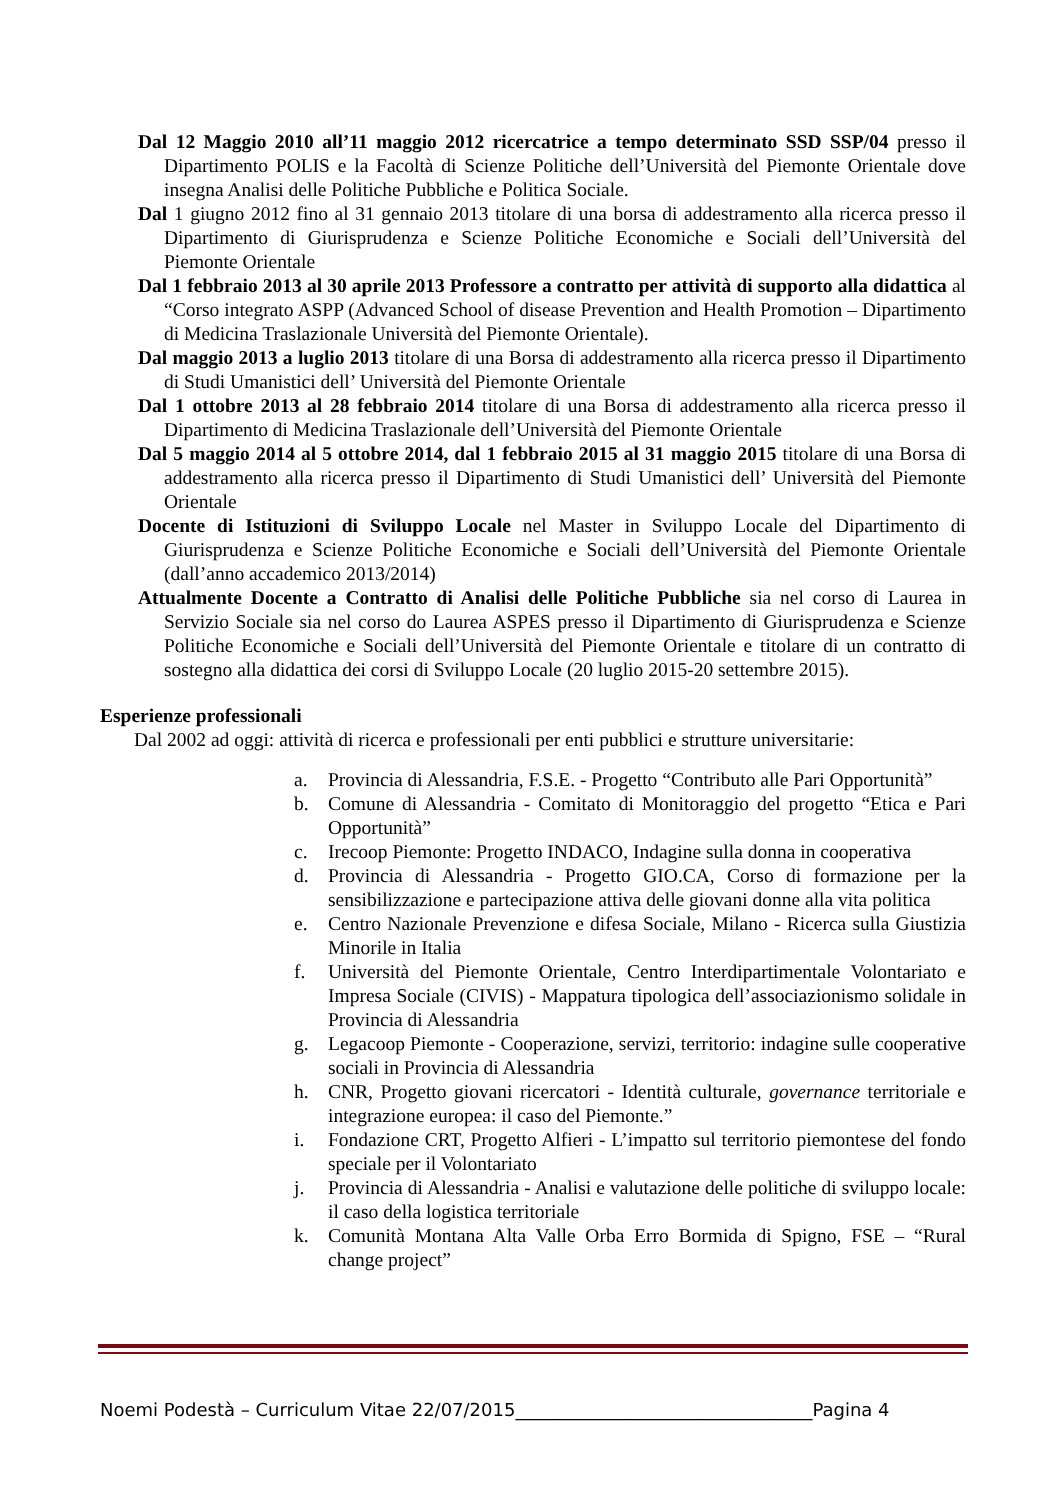Dal 12 Maggio 2010 all’11 maggio 2012 ricercatrice a tempo determinato SSD SSP/04 presso il Dipartimento POLIS e la Facoltà di Scienze Politiche dell’Università del Piemonte Orientale dove insegna Analisi delle Politiche Pubbliche e Politica Sociale.
Dal 1 giugno 2012 fino al 31 gennaio 2013 titolare di una borsa di addestramento alla ricerca presso il Dipartimento di Giurisprudenza e Scienze Politiche Economiche e Sociali dell’Università del Piemonte Orientale
Dal 1 febbraio 2013 al 30 aprile 2013 Professore a contratto per attività di supporto alla didattica al “Corso integrato ASPP (Advanced School of disease Prevention and Health Promotion – Dipartimento di Medicina Traslazionale Università del Piemonte Orientale).
Dal maggio 2013 a luglio 2013 titolare di una Borsa di addestramento alla ricerca presso il Dipartimento di Studi Umanistici dell’ Università del Piemonte Orientale
Dal 1 ottobre 2013 al 28 febbraio 2014 titolare di una Borsa di addestramento alla ricerca presso il Dipartimento di Medicina Traslazionale dell’Università del Piemonte Orientale
Dal 5 maggio 2014 al 5 ottobre 2014, dal 1 febbraio 2015 al 31 maggio 2015 titolare di una Borsa di addestramento alla ricerca presso il Dipartimento di Studi Umanistici dell’ Università del Piemonte Orientale
Docente di Istituzioni di Sviluppo Locale nel Master in Sviluppo Locale del Dipartimento di Giurisprudenza e Scienze Politiche Economiche e Sociali dell’Università del Piemonte Orientale (dall’anno accademico 2013/2014)
Attualmente Docente a Contratto di Analisi delle Politiche Pubbliche sia nel corso di Laurea in Servizio Sociale sia nel corso do Laurea ASPES presso il Dipartimento di Giurisprudenza e Scienze Politiche Economiche e Sociali dell’Università del Piemonte Orientale e titolare di un contratto di sostegno alla didattica dei corsi di Sviluppo Locale (20 luglio 2015-20 settembre 2015).
Esperienze professionali
Dal 2002 ad oggi: attività di ricerca e professionali per enti pubblici e strutture universitarie:
a. Provincia di Alessandria, F.S.E. - Progetto “Contributo alle Pari Opportunità”
b. Comune di Alessandria - Comitato di Monitoraggio del progetto “Etica e Pari Opportunità”
c. Irecoop Piemonte: Progetto INDACO, Indagine sulla donna in cooperativa
d. Provincia di Alessandria - Progetto GIO.CA, Corso di formazione per la sensibilizzazione e partecipazione attiva delle giovani donne alla vita politica
e. Centro Nazionale Prevenzione e difesa Sociale, Milano - Ricerca sulla Giustizia Minorile in Italia
f. Università del Piemonte Orientale, Centro Interdipartimentale Volontariato e Impresa Sociale (CIVIS) - Mappatura tipologica dell’associazionismo solidale in Provincia di Alessandria
g. Legacoop Piemonte - Cooperazione, servizi, territorio: indagine sulle cooperative sociali in Provincia di Alessandria
h. CNR, Progetto giovani ricercatori - Identità culturale, governance territoriale e integrazione europea: il caso del Piemonte.”
i. Fondazione CRT, Progetto Alfieri - L’impatto sul territorio piemontese del fondo speciale per il Volontariato
j. Provincia di Alessandria - Analisi e valutazione delle politiche di sviluppo locale: il caso della logistica territoriale
k. Comunità Montana Alta Valle Orba Erro Bormida di Spigno, FSE – “Rural change project”
Noemi Podestà – Curriculum Vitae 22/07/2015_________________________________Pagina 4